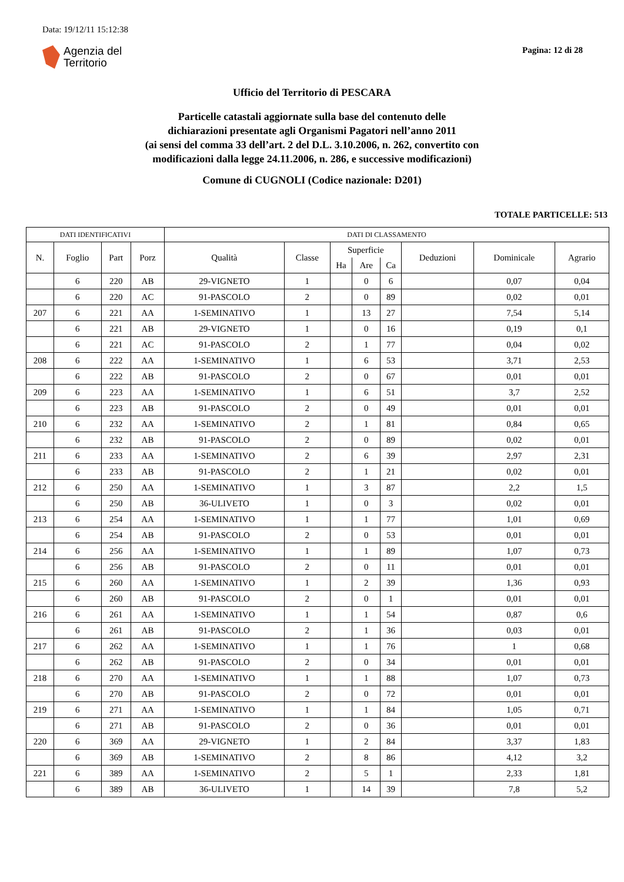Data: 19/12/11 15:12:38
Agenzia del
Territorio
Pagina: 12 di 28
Ufficio del Territorio di PESCARA
Particelle catastali aggiornate sulla base del contenuto delle
dichiarazioni presentate agli Organismi Pagatori nell’anno 2011
(ai sensi del comma 33 dell’art. 2 del D.L. 3.10.2006, n. 262, convertito con
modificazioni dalla legge 24.11.2006, n. 286, e successive modificazioni)
Comune di CUGNOLI (Codice nazionale: D201)
TOTALE PARTICELLE: 513
| DATI IDENTIFICATIVI | | | | DATI DI CLASSAMENTO | | | | | | | |
| --- | --- | --- | --- | --- | --- | --- | --- | --- | --- | --- | --- |
| N. | Foglio | Part | Porz | Qualità | Classe | Superficie | | | Deduzioni | Dominicale | Agrario |
| | | | | | | Ha | Are | Ca | | | |
| | 6 | 220 | AB | 29-VIGNETO | 1 | | 0 | 6 | | 0,07 | 0,04 |
| | 6 | 220 | AC | 91-PASCOLO | 2 | | 0 | 89 | | 0,02 | 0,01 |
| 207 | 6 | 221 | AA | 1-SEMINATIVO | 1 | | 13 | 27 | | 7,54 | 5,14 |
| | 6 | 221 | AB | 29-VIGNETO | 1 | | 0 | 16 | | 0,19 | 0,1 |
| | 6 | 221 | AC | 91-PASCOLO | 2 | | 1 | 77 | | 0,04 | 0,02 |
| 208 | 6 | 222 | AA | 1-SEMINATIVO | 1 | | 6 | 53 | | 3,71 | 2,53 |
| | 6 | 222 | AB | 91-PASCOLO | 2 | | 0 | 67 | | 0,01 | 0,01 |
| 209 | 6 | 223 | AA | 1-SEMINATIVO | 1 | | 6 | 51 | | 3,7 | 2,52 |
| | 6 | 223 | AB | 91-PASCOLO | 2 | | 0 | 49 | | 0,01 | 0,01 |
| 210 | 6 | 232 | AA | 1-SEMINATIVO | 2 | | 1 | 81 | | 0,84 | 0,65 |
| | 6 | 232 | AB | 91-PASCOLO | 2 | | 0 | 89 | | 0,02 | 0,01 |
| 211 | 6 | 233 | AA | 1-SEMINATIVO | 2 | | 6 | 39 | | 2,97 | 2,31 |
| | 6 | 233 | AB | 91-PASCOLO | 2 | | 1 | 21 | | 0,02 | 0,01 |
| 212 | 6 | 250 | AA | 1-SEMINATIVO | 1 | | 3 | 87 | | 2,2 | 1,5 |
| | 6 | 250 | AB | 36-ULIVETO | 1 | | 0 | 3 | | 0,02 | 0,01 |
| 213 | 6 | 254 | AA | 1-SEMINATIVO | 1 | | 1 | 77 | | 1,01 | 0,69 |
| | 6 | 254 | AB | 91-PASCOLO | 2 | | 0 | 53 | | 0,01 | 0,01 |
| 214 | 6 | 256 | AA | 1-SEMINATIVO | 1 | | 1 | 89 | | 1,07 | 0,73 |
| | 6 | 256 | AB | 91-PASCOLO | 2 | | 0 | 11 | | 0,01 | 0,01 |
| 215 | 6 | 260 | AA | 1-SEMINATIVO | 1 | | 2 | 39 | | 1,36 | 0,93 |
| | 6 | 260 | AB | 91-PASCOLO | 2 | | 0 | 1 | | 0,01 | 0,01 |
| 216 | 6 | 261 | AA | 1-SEMINATIVO | 1 | | 1 | 54 | | 0,87 | 0,6 |
| | 6 | 261 | AB | 91-PASCOLO | 2 | | 1 | 36 | | 0,03 | 0,01 |
| 217 | 6 | 262 | AA | 1-SEMINATIVO | 1 | | 1 | 76 | | 1 | 0,68 |
| | 6 | 262 | AB | 91-PASCOLO | 2 | | 0 | 34 | | 0,01 | 0,01 |
| 218 | 6 | 270 | AA | 1-SEMINATIVO | 1 | | 1 | 88 | | 1,07 | 0,73 |
| | 6 | 270 | AB | 91-PASCOLO | 2 | | 0 | 72 | | 0,01 | 0,01 |
| 219 | 6 | 271 | AA | 1-SEMINATIVO | 1 | | 1 | 84 | | 1,05 | 0,71 |
| | 6 | 271 | AB | 91-PASCOLO | 2 | | 0 | 36 | | 0,01 | 0,01 |
| 220 | 6 | 369 | AA | 29-VIGNETO | 1 | | 2 | 84 | | 3,37 | 1,83 |
| | 6 | 369 | AB | 1-SEMINATIVO | 2 | | 8 | 86 | | 4,12 | 3,2 |
| 221 | 6 | 389 | AA | 1-SEMINATIVO | 2 | | 5 | 1 | | 2,33 | 1,81 |
| | 6 | 389 | AB | 36-ULIVETO | 1 | | 14 | 39 | | 7,8 | 5,2 |